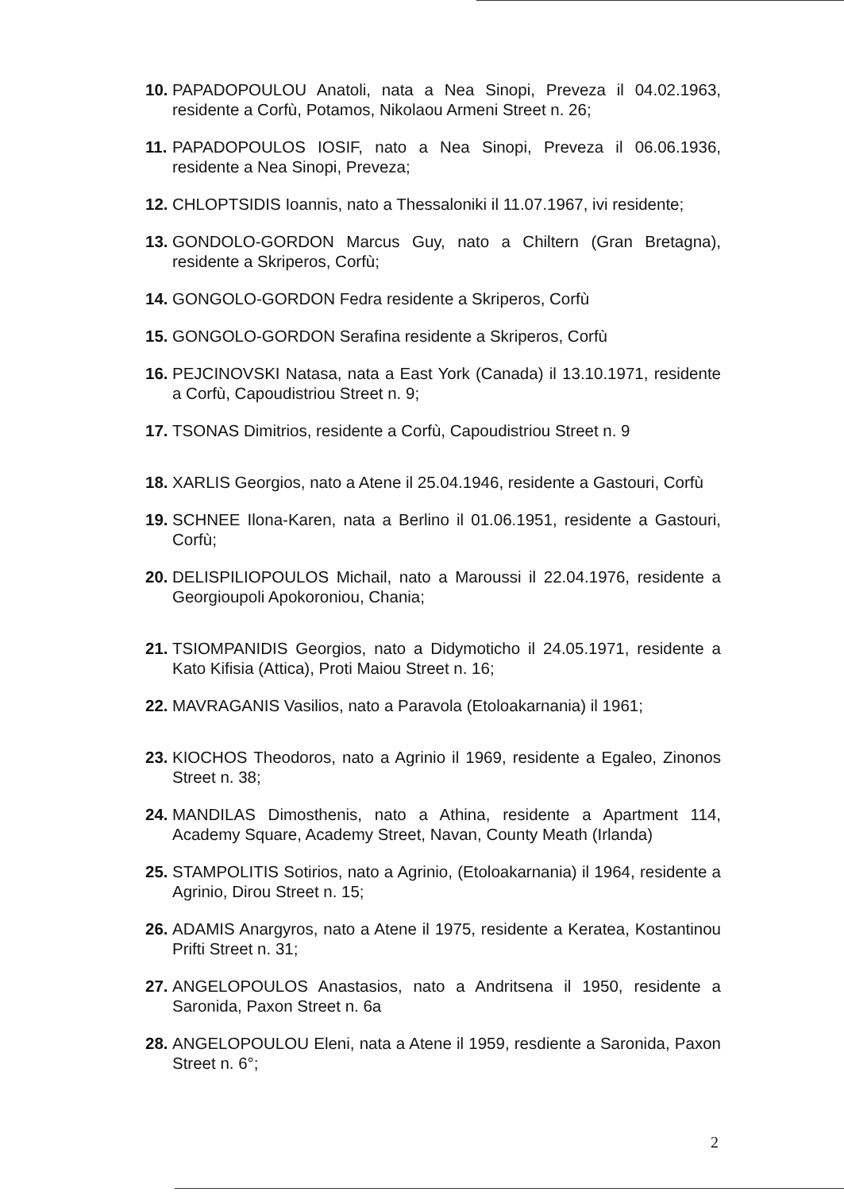10. PAPADOPOULOU Anatoli, nata a Nea Sinopi, Preveza il 04.02.1963, residente a Corfù, Potamos, Nikolaou Armeni Street n. 26;
11. PAPADOPOULOS IOSIF, nato a Nea Sinopi, Preveza il 06.06.1936, residente a Nea Sinopi, Preveza;
12. CHLOPTSIDIS Ioannis, nato a Thessaloniki il 11.07.1967, ivi residente;
13. GONDOLO-GORDON Marcus Guy, nato a Chiltern (Gran Bretagna), residente a Skriperos, Corfù;
14. GONGOLO-GORDON Fedra residente a Skriperos, Corfù
15. GONGOLO-GORDON Serafina residente a Skriperos, Corfù
16. PEJCINOVSKI Natasa, nata a East York (Canada) il 13.10.1971, residente a Corfù, Capoudistriou Street n. 9;
17. TSONAS Dimitrios, residente a Corfù, Capoudistriou Street n. 9
18. XARLIS Georgios, nato a Atene il 25.04.1946, residente a Gastouri, Corfù
19. SCHNEE Ilona-Karen, nata a Berlino il 01.06.1951, residente a Gastouri, Corfù;
20. DELISPILIOPOULOS Michail, nato a Maroussi il 22.04.1976, residente a Georgioupoli Apokoroniou, Chania;
21. TSIOMPANIDIS Georgios, nato a Didymoticho il 24.05.1971, residente a Kato Kifisia (Attica), Proti Maiou Street n. 16;
22. MAVRAGANIS Vasilios, nato a Paravola (Etoloakarnania) il 1961;
23. KIOCHOS Theodoros, nato a Agrinio il 1969, residente a Egaleo, Zinonos Street n. 38;
24. MANDILAS Dimosthenis, nato a Athina, residente a Apartment 114, Academy Square, Academy Street, Navan, County Meath (Irlanda)
25. STAMPOLITIS Sotirios, nato a Agrinio, (Etoloakarnania) il 1964, residente a Agrinio, Dirou Street n. 15;
26. ADAMIS Anargyros, nato a Atene il 1975, residente a Keratea, Kostantinou Prifti Street n. 31;
27. ANGELOPOULOS Anastasios, nato a Andritsena il 1950, residente a Saronida, Paxon Street n. 6a
28. ANGELOPOULOU Eleni, nata a Atene il 1959, resdiente a Saronida, Paxon Street n. 6°;
2